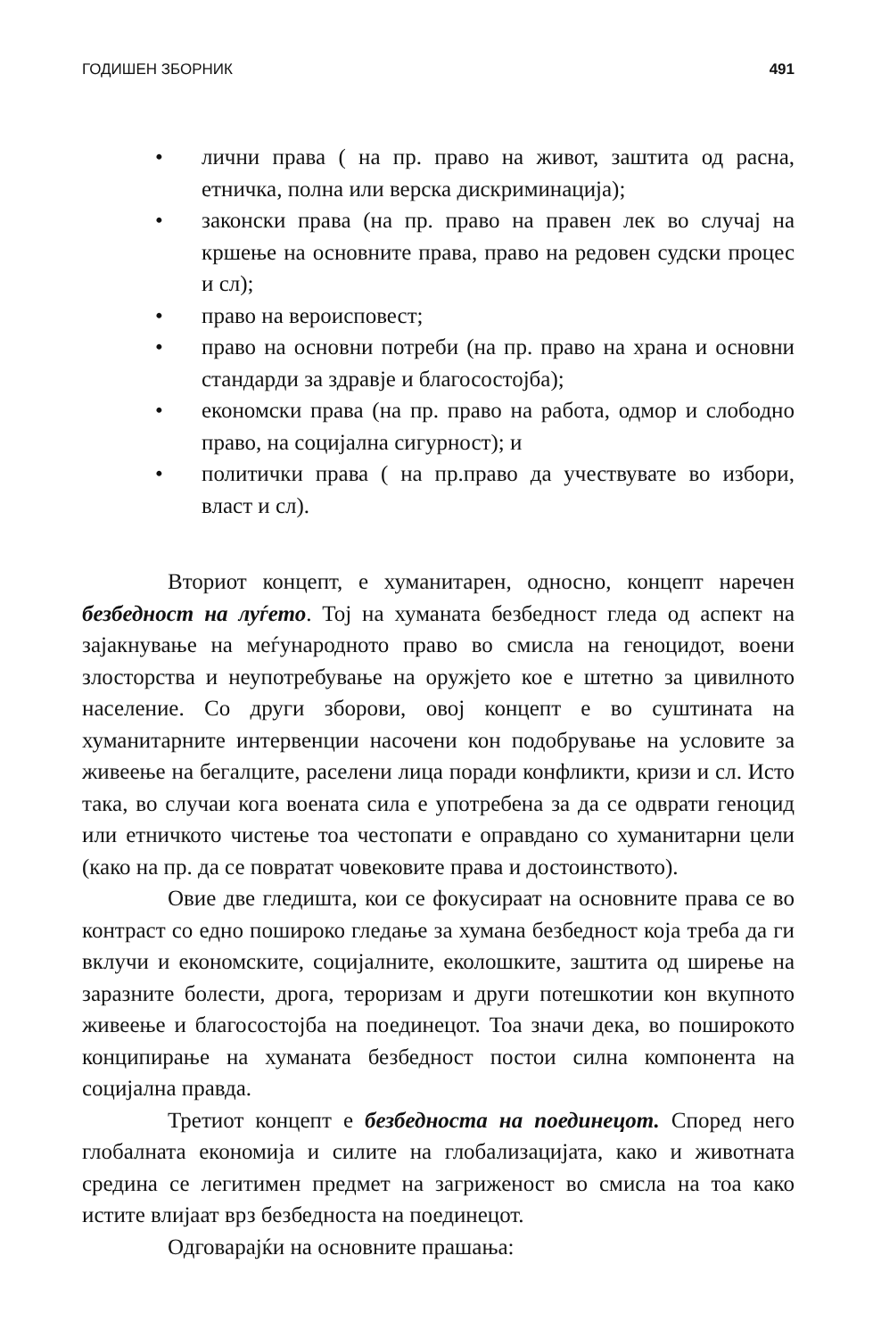ГОДИШЕН ЗБОРНИК 491
• лични права ( на пр. право на живот, заштита од расна, етничка, полна или верска дискриминација);
• законски права (на пр. право на правен лек во случај на кршење на основните права, право на редовен судски процес и сл);
• право на вероисповест;
• право на основни потреби (на пр. право на храна и основни стандарди за здравје и благосостојба);
• економски права (на пр. право на работа, одмор и слободно право, на социјална сигурност); и
• политички права ( на пр.право да учествувате во избори, власт и сл).
Вториот концепт, е хуманитарен, односно, концепт наречен безбедност на луѓето. Тој на хуманата безбедност гледа од аспект на зајакнување на меѓународното право во смисла на геноцидот, воени злосторства и неупотребување на оружјето кое е штетно за цивилното население. Со други зборови, овој концепт е во суштината на хуманитарните интервенции насочени кон подобрување на условите за живеење на бегалците, раселени лица поради конфликти, кризи и сл. Исто така, во случаи кога воената сила е употребена за да се одврати геноцид или етничкото чистење тоа честопати е оправдано со хуманитарни цели (како на пр. да се повратат човековите права и достоинството).
Овие две гледишта, кои се фокусираат на основните права се во контраст со едно пошироко гледање за хумана безбедност која треба да ги вклучи и економските, социјалните, еколошките, заштита од ширење на заразните болести, дрога, тероризам и други потешкотии кон вкупното живеење и благосостојба на поединецот. Тоа значи дека, во поширокото конципирање на хуманата безбедност постои силна компонента на социјална правда.
Третиот концепт е безбедноста на поединецот. Според него глобалната економија и силите на глобализацијата, како и животната средина се легитимен предмет на загриженост во смисла на тоа како истите влијаат врз безбедноста на поединецот.
Одговарајќи на основните прашања: